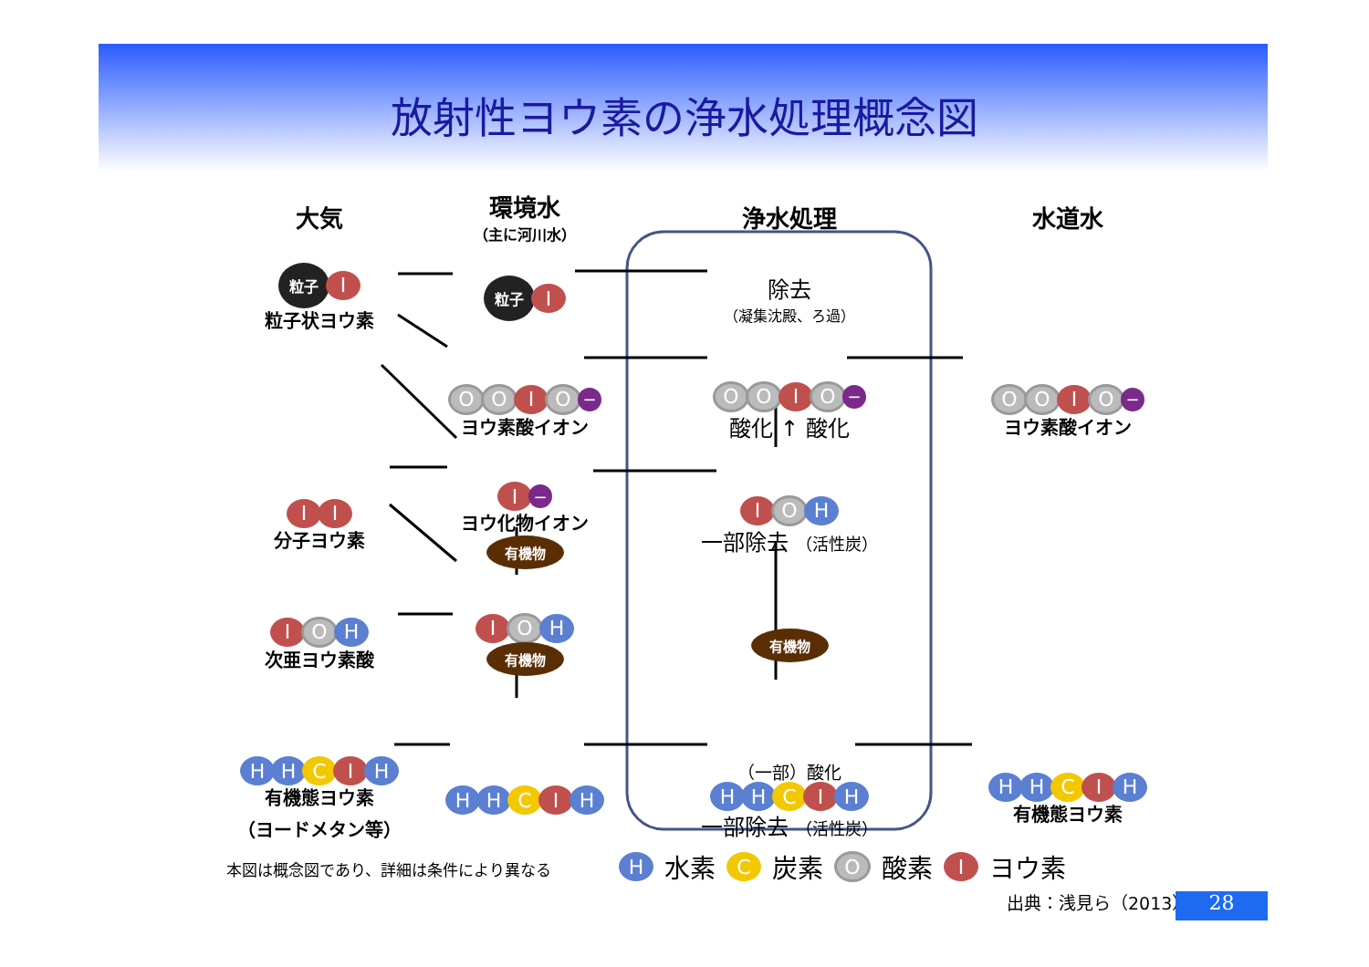放射性ヨウ素の浄水処理概念図
大気
環境水
（主に河川水）
浄水処理
水道水
粒子 I
粒子状ヨウ素
粒子 I
除去
（凝集沈殿、ろ過）
O O I O −
ヨウ素酸イオン
O O I O −
酸化 ↑ 酸化
O O I O −
ヨウ素酸イオン
I I
分子ヨウ素
I −
ヨウ化物イオン
有機物
I O H
一部除去 （活性炭）
I O H
次亜ヨウ素酸
I O H
有機物
有機物
H H C I H
有機態ヨウ素
（ヨードメタン等）
H H C I H
（一部）酸化
H H C I H
一部除去 （活性炭）
H H C I H
有機態ヨウ素
本図は概念図であり、詳細は条件により異なる
H 水素 C 炭素 O 酸素 I ヨウ素
出典：浅見ら（2013） 28